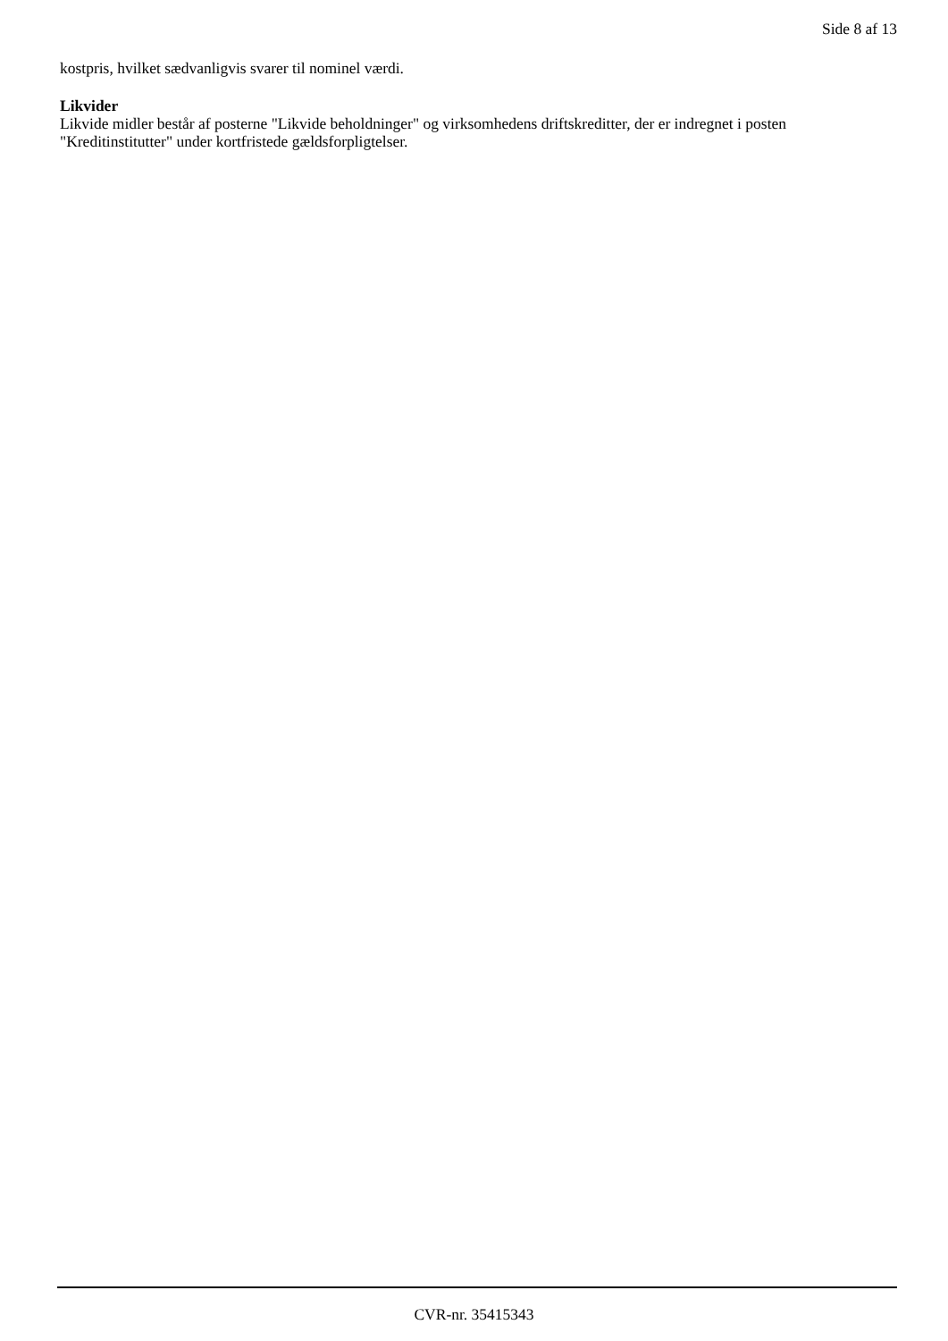Side 8 af 13
kostpris, hvilket sædvanligvis svarer til nominel værdi.
Likvider
Likvide midler består af posterne "Likvide beholdninger" og virksomhedens driftskreditter, der er indregnet i posten "Kreditinstitutter" under kortfristede gældsforpligtelser.
CVR-nr. 35415343